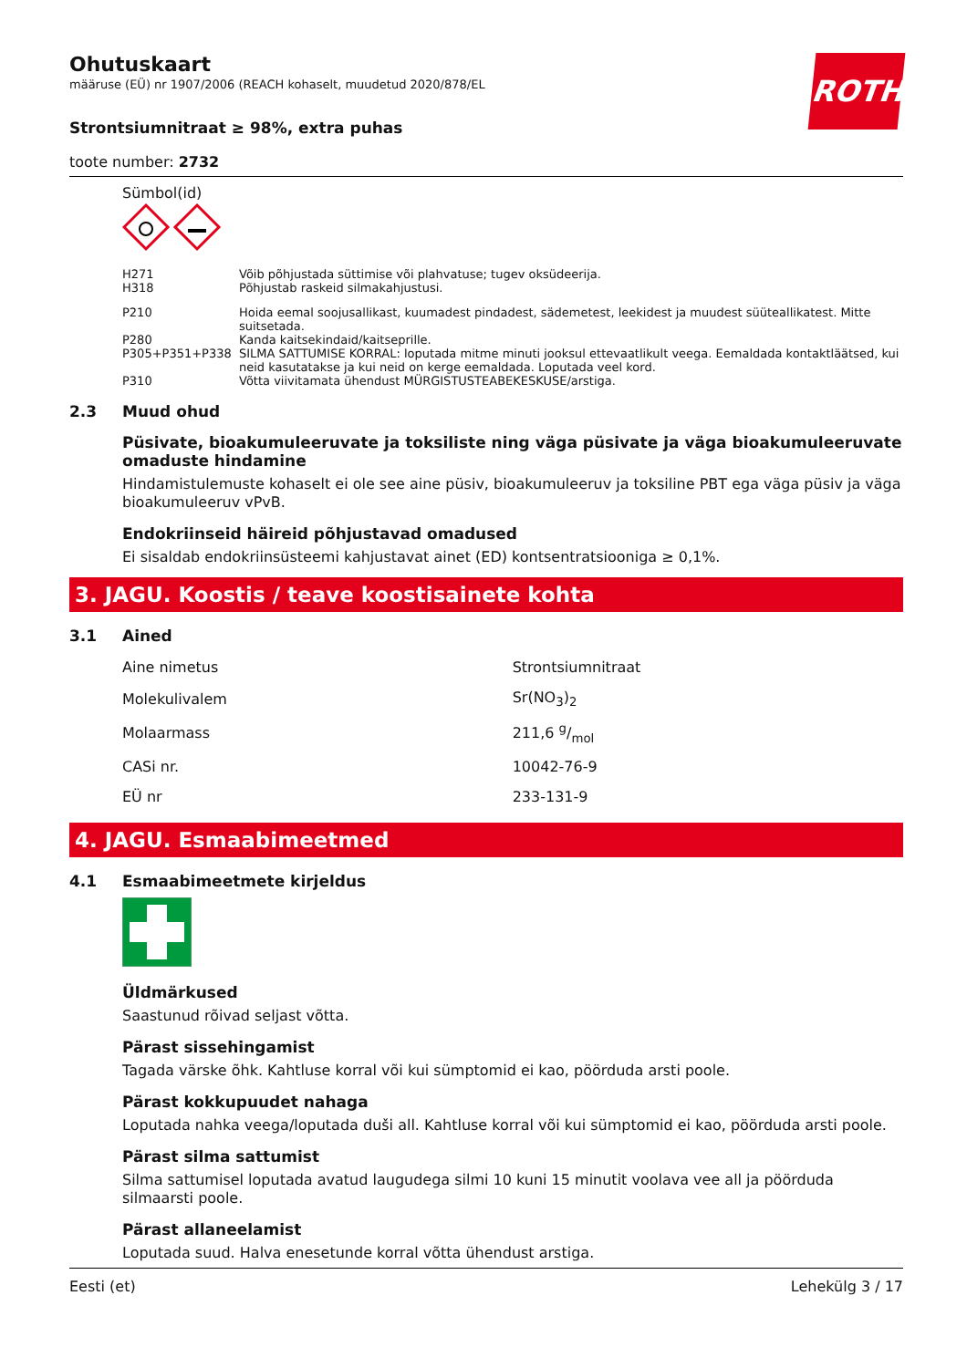ROTH
Ohutuskaart
määruse (EÜ) nr 1907/2006 (REACH kohaselt, muudetud 2020/878/EL
Strontsiumnitraat ≥ 98%, extra puhas
toote number: 2732
Sümbol(id)
| H271 | Võib põhjustada süttimise või plahvatuse; tugev oksüdeerija. |
| H318 | Põhjustab raskeid silmakahjustusi. |
| P210 | Hoida eemal soojusallikast, kuumadest pindadest, sädemetest, leekidest ja muudest süüteallikatest. Mitte suitsetada. |
| P280 | Kanda kaitsekindaid/kaitseprille. |
| P305+P351+P338 | SILMA SATTUMISE KORRAL: loputada mitme minuti jooksul ettevaatlikult veega. Eemaldada kontaktläätsed, kui neid kasutatakse ja kui neid on kerge eemaldada. Loputada veel kord. |
| P310 | Võtta viivitamata ühendust MÜRGISTUSTEABEKESKUSE/arstiga. |
2.3 Muud ohud
Püsivate, bioakumuleeruvate ja toksiliste ning väga püsivate ja väga bioakumuleeruvate omaduste hindamine
Hindamistulemuste kohaselt ei ole see aine püsiv, bioakumuleeruv ja toksiline PBT ega väga püsiv ja väga bioakumuleeruv vPvB.
Endokriinseid häireid põhjustavad omadused
Ei sisaldab endokriinsüsteemi kahjustavat ainet (ED) kontsentratsiooniga ≥ 0,1%.
3. JAGU. Koostis / teave koostisainete kohta
3.1 Ained
| Aine nimetus | Strontsiumnitraat |
| Molekulivalem | Sr(NO<sub>3</sub>)<sub>2</sub> |
| Molaarmass | 211,6 g/mol |
| CASi nr. | 10042-76-9 |
| EÜ nr | 233-131-9 |
4. JAGU. Esmaabimeetmed
4.1 Esmaabimeetmete kirjeldus
Üldmärkused
Saastunud rõivad seljast võtta.
Pärast sissehingamist
Tagada värske õhk. Kahtluse korral või kui sümptomid ei kao, pöörduda arsti poole.
Pärast kokkupuudet nahaga
Loputada nahka veega/loputada duši all. Kahtluse korral või kui sümptomid ei kao, pöörduda arsti poole.
Pärast silma sattumist
Silma sattumisel loputada avatud laugudega silmi 10 kuni 15 minutit voolava vee all ja pöörduda silmaarsti poole.
Pärast allaneelamist
Loputada suud. Halva enesetunde korral võtta ühendust arstiga.
Eesti (et) Lehekülg 3 / 17